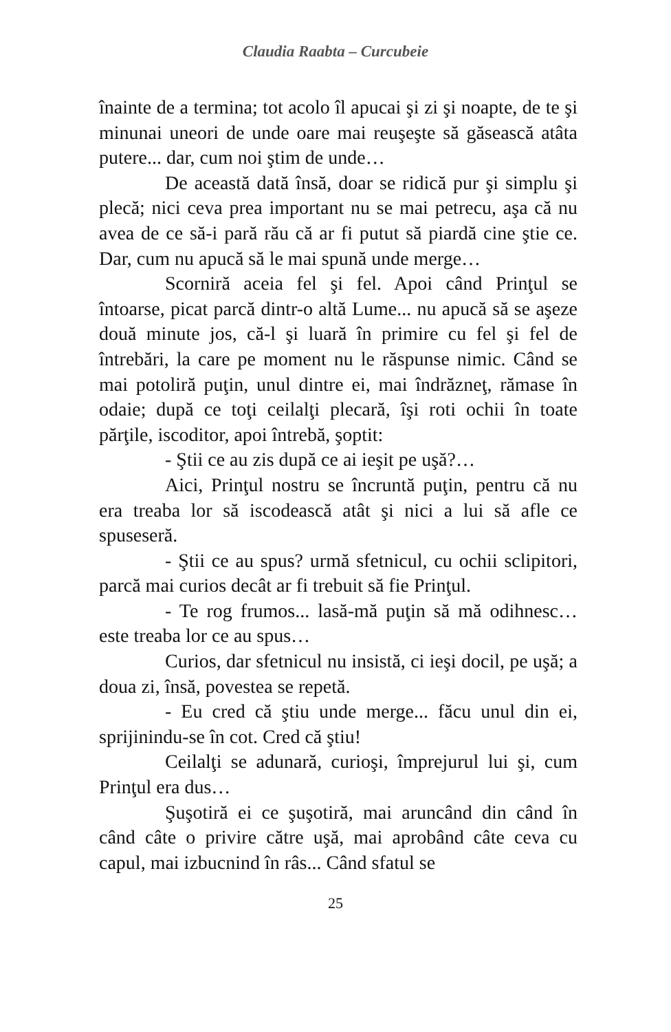Claudia Raabta – Curcubeie
înainte de a termina; tot acolo îl apucai şi zi şi noapte, de te şi minunai uneori de unde oare mai reuşeşte să găsească atâta putere... dar, cum noi ştim de unde…
De această dată însă, doar se ridică pur şi simplu şi plecă; nici ceva prea important nu se mai petrecu, aşa că nu avea de ce să-i pară rău că ar fi putut să piardă cine ştie ce. Dar, cum nu apucă să le mai spună unde merge…
Scorniră aceia fel şi fel. Apoi când Prinţul se întoarse, picat parcă dintr-o altă Lume... nu apucă să se aşeze două minute jos, că-l şi luară în primire cu fel şi fel de întrebări, la care pe moment nu le răspunse nimic. Când se mai potoliră puţin, unul dintre ei, mai îndrăzneţ, rămase în odaie; după ce toţi ceilalţi plecară, îşi roti ochii în toate părţile, iscoditor, apoi întrebă, şoptit:
- Ştii ce au zis după ce ai ieşit pe uşă?…
Aici, Prinţul nostru se încruntă puţin, pentru că nu era treaba lor să iscodească atât şi nici a lui să afle ce spuseseră.
- Ştii ce au spus? urmă sfetnicul, cu ochii sclipitori, parcă mai curios decât ar fi trebuit să fie Prinţul.
- Te rog frumos... lasă-mă puţin să mă odihnesc… este treaba lor ce au spus…
Curios, dar sfetnicul nu insistă, ci ieşi docil, pe uşă; a doua zi, însă, povestea se repetă.
- Eu cred că ştiu unde merge... făcu unul din ei, sprijinindu-se în cot. Cred că ştiu!
Ceilalţi se adunară, curioşi, împrejurul lui şi, cum Prinţul era dus…
Şuşotiră ei ce şuşotiră, mai aruncând din când în când câte o privire către uşă, mai aprobând câte ceva cu capul, mai izbucnind în râs... Când sfatul se
25